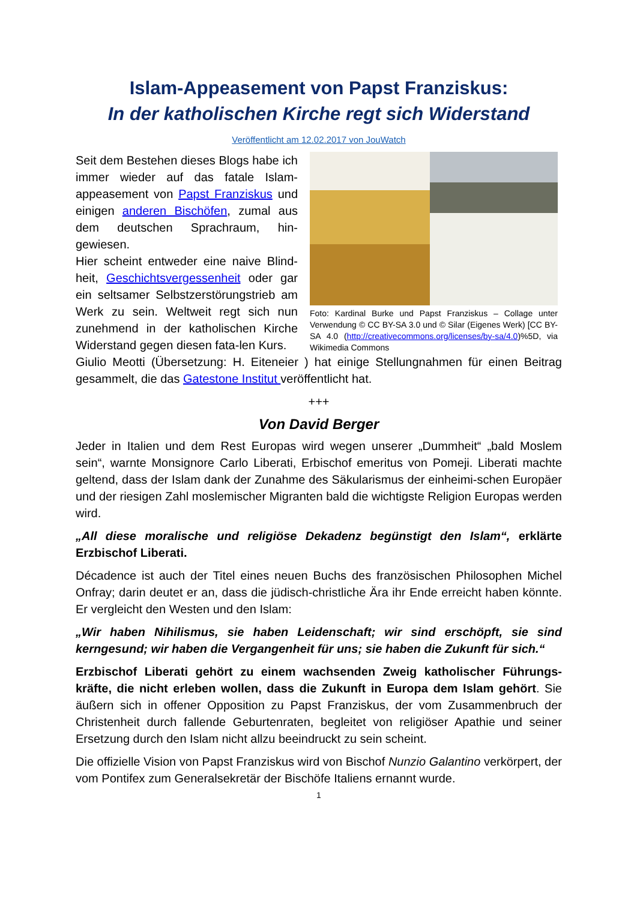Islam-Appeasement von Papst Franziskus:
In der katholischen Kirche regt sich Widerstand
Veröffentlicht am 12.02.2017 von JouWatch
Seit dem Bestehen dieses Blogs habe ich immer wieder auf das fatale Islam-appeasement von Papst Franziskus und einigen anderen Bischöfen, zumal aus dem deutschen Sprachraum, hin-gewiesen.
Hier scheint entweder eine naive Blind-heit, Geschichtsvergessenheit oder gar ein seltsamer Selbstzerstörungstrieb am Werk zu sein. Weltweit regt sich nun zunehmend in der katholischen Kirche Widerstand gegen diesen fata-len Kurs.
Foto: Kardinal Burke und Papst Franziskus – Collage unter Verwendung © CC BY-SA 3.0 und © Silar (Eigenes Werk) [CC BY-SA 4.0 (http://creativecommons.org/licenses/by-sa/4.0)%5D, via Wikimedia Commons
Giulio Meotti (Übersetzung: H. Eiteneier ) hat einige Stellungnahmen für einen Beitrag gesammelt, die das Gatestone Institut veröffentlicht hat.
+++
Von David Berger
Jeder in Italien und dem Rest Europas wird wegen unserer „Dummheit“ „bald Moslem sein“, warnte Monsignore Carlo Liberati, Erbischof emeritus von Pomeji. Liberati machte geltend, dass der Islam dank der Zunahme des Säkularismus der einheimi-schen Europäer und der riesigen Zahl moslemischer Migranten bald die wichtigste Religion Europas werden wird.
„All diese moralische und religiöse Dekadenz begünstigt den Islam“, erklärte Erzbischof Liberati.
Décadence ist auch der Titel eines neuen Buchs des französischen Philosophen Michel Onfray; darin deutet er an, dass die jüdisch-christliche Ära ihr Ende erreicht haben könnte. Er vergleicht den Westen und den Islam:
„Wir haben Nihilismus, sie haben Leidenschaft; wir sind erschöpft, sie sind kerngesund; wir haben die Vergangenheit für uns; sie haben die Zukunft für sich.“
Erzbischof Liberati gehört zu einem wachsenden Zweig katholischer Führungs-kräfte, die nicht erleben wollen, dass die Zukunft in Europa dem Islam gehört. Sie äußern sich in offener Opposition zu Papst Franziskus, der vom Zusammenbruch der Christenheit durch fallende Geburtenraten, begleitet von religiöser Apathie und seiner Ersetzung durch den Islam nicht allzu beeindruckt zu sein scheint.
Die offizielle Vision von Papst Franziskus wird von Bischof Nunzio Galantino verkörpert, der vom Pontifex zum Generalsekretär der Bischöfe Italiens ernannt wurde.
1